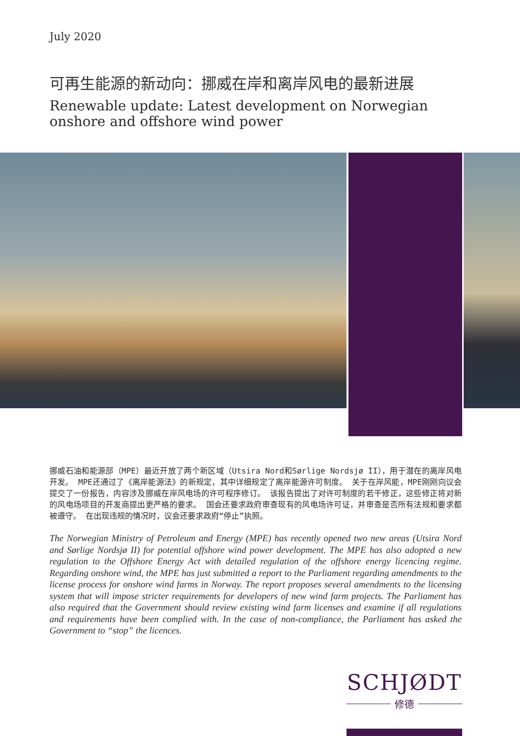July 2020
可再生能源的新动向：挪威在岸和离岸风电的最新进展
Renewable update: Latest development on Norwegian onshore and offshore wind power
挪威石油和能源部（MPE）最近开放了两个新区域（Utsira Nord和Sørlige Nordsjø II），用于潜在的离岸风电开发。 MPE还通过了《离岸能源法》的新规定，其中详细规定了离岸能源许可制度。 关于在岸风能，MPE刚刚向议会提交了一份报告，内容涉及挪威在岸风电场的许可程序修订。 该报告提出了对许可制度的若干修正，这些修正将对新的风电场项目的开发商提出更严格的要求。 国会还要求政府审查现有的风电场许可证，并审查是否所有法规和要求都被遵守。 在出现违规的情况时，议会还要求政府“停止”执照。
The Norwegian Ministry of Petroleum and Energy (MPE) has recently opened two new areas (Utsira Nord and Sørlige Nordsjø II) for potential offshore wind power development. The MPE has also adopted a new regulation to the Offshore Energy Act with detailed regulation of the offshore energy licencing regime. Regarding onshore wind, the MPE has just submitted a report to the Parliament regarding amendments to the license process for onshore wind farms in Norway. The report proposes several amendments to the licensing system that will impose stricter requirements for developers of new wind farm projects. The Parliament has also required that the Government should review existing wind farm licenses and examine if all regulations and requirements have been complied with. In the case of non-compliance, the Parliament has asked the Government to “stop” the licences.
SCHJØDT
修德